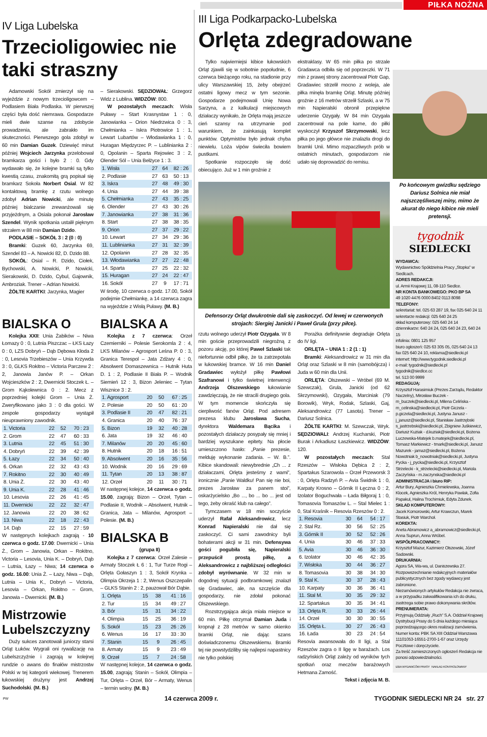PIŁKA NOŻNA
IV Liga Lubelska
Trzecioligowiec nie taki straszny
Adamowski Sokół zmierzył się na wyjeździe z nowym trzecioligowcem – Podlasiem Biała Podlaska. W pierwszej części była dość niemrawa. Gospodarze mieli dwie szanse na zdobycie prowadzenia, ale zabrakło im skuteczności. Pierwszego gola zdobył w 60 min Damian Guzek. Dziewięć minut później Wojciech Jarzynka przelobował bramkarza gości i było 2 : 0. Gdy wydawało się, że kolejne bramki są tylko kwestią czasu, znakomitą grą popisał się bramkarz Sokoła Norbert Osial. W 82 kontaktową bramkę z rzutu wolnego zdobył Adrian Nowicki, ale minutę później bialczanie zrewanżowali się przyjeżdnym, a Osiala pokonał Jarosław Szendel. Wynik spotkania ustalił pięknym strzałem w 88 min Damian Dzido.
PODLASIE – SOKÓŁ 3 : 2 (0 : 0)
Bramki: Guzek 60, Jarzynka 69, Szendel 83 – A. Nowicki 82, D. Dzido 88.
SOKÓŁ: Osial – R. Dzido, Ciołek, Bychowski, A. Nowicki, P. Nowicki, Sierakowski, D. Dzido, Cybul, Gajownik, Ambroziak. Trener – Adrian Nowicki.
ŻÓŁTE KARTKI: Jarzynka, Magier
– Sierakowski. SĘDZIOWAŁ: Grzegorz Widz z Lublina. WIDZÓW: 800.
W pozostałych meczach: Wisła Puławy – Start Krasnystaw 1 : 0, Janowianka – Orion Niedrzwica 0 : 3, Chełmianka – Iskra Piotrowice 1 : 1, Lewart Lubartów – Włodawianka 1 : 0, Huragan Międzyrzec P. – Lublinianka 2 : 0, Opolanin – Sparta Rejowiec 3 : 2, Olender Sól – Unia Bełżyce 1 : 3.
| 1. Wisła | 27 | 64 | 82 : 26 |
| 2. Podlasie | 27 | 63 | 50 : 13 |
| 3. Iskra | 27 | 48 | 49 : 30 |
| 4. Unia | 27 | 44 | 39 : 38 |
| 5. Chełmianka | 27 | 43 | 35 : 25 |
| 6. Olender | 27 | 43 | 30 : 26 |
| 7. Janowianka | 27 | 38 | 31 : 36 |
| 8. Start | 27 | 38 | 38 : 35 |
| 9. Orion | 27 | 37 | 29 : 22 |
| 10. Lewart | 27 | 34 | 29 : 36 |
| 11. Lublinianka | 27 | 31 | 32 : 39 |
| 12. Opolanin | 27 | 28 | 32 : 35 |
| 13. Włodawianka | 27 | 27 | 22 : 48 |
| 14. Sparta | 27 | 25 | 22 : 32 |
| 15. Huragan | 27 | 24 | 22 : 47 |
| 16. Sokół | 27 | 9 | 17 : 71 |
W środę, 10 czerwca o godz. 17.00, Sokół podejmie Chełmiankę, a 14 czerwca zagra na wyjeździe z Wisłą Puławy. (M. B.)
BIALSKA O
Kolejka XXII: Unia Żabików – Niwa Łomazy 0 : 0, Lutnia Piszczac – ŁKS Łazy 0 : 0, LZS Dobryń – Dąb Dębowa Kłoda 2 : 0, Lesovia Trzebieszów – Unia Krzywda 3 : 0, GLKS Rokitno – Victoria Parczew 2 : 2, Janowia Janów P. – Orkan Wojcieszków 2 : 2, Dwernicki Stoczek Ł. – Grom Kąkolewnica 0 : 2. Mecz z poprzedniej kolejki Grom – Unia Ż. Zweryfikowano jako 3 : 0 dla gości. W zespole gospodarzy wystąpił nieuprawniony zawodnik.
| 1. Victoria | 22 | 52 | 70 : 23 |
| 2. Grom | 22 | 47 | 60 : 33 |
| 3. Lutnia | 22 | 45 | 51 : 30 |
| 4. Dobryń | 22 | 39 | 42 : 39 |
| 5. Łazy | 22 | 34 | 50 : 40 |
| 6. Orkan | 22 | 32 | 43 : 43 |
| 7. Rokitno | 22 | 30 | 40 : 49 |
| 8. Unia Ż. | 22 | 30 | 43 : 40 |
| 9. Unia K. | 22 | 28 | 41 : 46 |
| 10. Lesovia | 22 | 26 | 41 : 45 |
| 11. Dwernicki | 22 | 22 | 32 : 47 |
| 12. Janowia | 22 | 20 | 38 : 62 |
| 13. Niwa | 22 | 18 | 22 : 43 |
| 14. Dąb | 22 | 15 | 27 : 59 |
W następnych kolejkach zagrają - 10 czerwca o godz. 17.00: Dwernicki – Unia Ż., Grom – Janowia, Orkan – Rokitno, Victoria – Lesovia, Unia K. – Dobryń, Dąb – Lutnia, Łazy – Niwa; 14 czerwca o godz. 16.00: Unia Ż. – Łazy, Niwa – Dąb, Lutnia – Unia K., Dobryń – Victoria, Lesovia – Orkan, Rokitno – Grom, Janowia – Dwernicki. (M. B.)
Mistrzowie Lubelszczyzny
Duży sukces zanotowali juniorzy starsi Orląt Łuków. Wygrali oni rywalizację na Lubelszczyźnie i zagrają w kolejnej rundzie o awans do finałów mistrzostw Polski w tej kategorii wiekowej. Trenerem łukowskiej drużyny jest Andrzej Suchodolski. (M. B.)
BIALSKA A
Kolejka z 7 czerwca: Orzeł Czemierniki – Polesie Serokomla 2 : 4, LKS Milanów – Agrosport Leśna P. 0 : 3, Granica Terespol – Jata Zdżary 4 : 0, Absolwent Domaszewnica – Hutnik Huta D. 1 : 2, Podlasie II Biała P. – Wodnik Siemień 12 : 3, Bizon Jeleniec – Tytan Wisznice 3 : 2.
| 1. Agrosport | 20 | 50 | 67 : 25 |
| 2. Polesie | 20 | 50 | 61 : 20 |
| 3. Podlasie II | 20 | 47 | 82 : 21 |
| 4. Granica | 20 | 40 | 76 : 37 |
| 5. Bizon | 19 | 32 | 40 : 28 |
| 6. Jata | 19 | 32 | 46 : 40 |
| 7. Milanów | 20 | 20 | 45 : 60 |
| 8. Hutnik | 20 | 18 | 16 : 51 |
| 9. Absolwent | 20 | 16 | 35 : 56 |
| 10. Wodnik | 20 | 16 | 29 : 69 |
| 11. Tytan | 20 | 13 | 38 : 87 |
| 12. Orzeł | 20 | 11 | 30 : 71 |
W następnej kolejce, 14 czerwca o godz. 15.00, zagrają: Bizon – Orzeł, Tytan – Podlasie II, Wodnik – Absolwent, Hutnik – Granica, Jata – Milanów, Agrosport – Polesie. (M. B.)
BIALSKA B
(grupa II)
Kolejka z 7 czerwca: Orzeł Zalesie – Armaty Stoczek Ł 6 : 1, Tur Turze Rogi – Orlęta Gołaszyn 1 : 3, Sokół Krynka – Olimpia Okrzeja 1 : 2, Wenus Oszczepalin – GLKS Stanin 2 : 2, pauzował Bór Dąbie.
| 1. Orlęta | 15 | 38 | 41 : 16 |
| 2. Tur | 15 | 34 | 49 : 27 |
| 3. Bór | 15 | 31 | 34 : 22 |
| 4. Olimpia | 15 | 25 | 36 : 19 |
| 5. Sokół | 15 | 23 | 26 : 26 |
| 6. Wenus | 16 | 17 | 33 : 30 |
| 7. Stanin | 15 | 9 | 26 : 45 |
| 8. Armaty | 15 | 9 | 23 : 49 |
| 9. Orzeł | 15 | 7 | 24 : 58 |
W następnej kolejce, 14 czerwca o godz. 15.00, zagrają: Stanin – Sokół, Olimpia – Tur, Orlęta – Orzeł, Bór – Armaty, Wenus – termin wolny. (M. B.)
III Liga Podkarpacko-Lubelska
Orlęta zdegradowane
Tylko najwierniejsi kibice łukowskich Orląt zjawili się w sobotnie popołudnie, 6 czerwca bieżącego roku, na stadionie przy ulicy Warszawskiej 15, żeby obejrzeć ostatni ligowy mecz w tym sezonie. Gospodarze podejmowali Unię Nowa Sarzyna, a z kalkulacji miejscowych działaczy wynikało, że Orlęta mają jeszcze cień szansy na utrzymanie pod warunkiem, że zainkasują komplet punktów. Optymistów było jednak chyba niewielu. Loża vipów świeciła bowiem pustkami.
Spotkanie rozpoczęło się dość obiecująco. Już w 1 min groźnie z
ekstraklasy. W 65 min piłka po strzale Gradawca odbiła się od poprzeczki. W 71 min z prawej strony zacentrował Piotr Gap, Gradawiec strzelił mocno z woleja, ale piłka minęła bramkę Orląt. Minutę później groźnie z 16 metrów strzelił Szlaski, a w 75 min Napieralski obronił przepiękne uderzenie Ozygały. W 84 min Ozygała zacentrował na pole karne, do piłki wyskoczył Krzyszof Skrzymowski, lecz piłka po jego główce nie znalazła drogi do bramki Unii. Mimo rozpaczliwych prób w ostatnich minutach, gospodarzom nie udało się doprowadzić do remisu.
Defensorzy Orląt dwukrotnie dali się zaskoczyć. Od lewej w czerwonych strojach: Siergiej Janicki i Paweł Grula (przy piłce).
rzutu wolnego uderzył Piotr Ozygała. W 8 min goście przeprowadzili niegroźną z pozoru akcję, po której Paweł Szlaski tak niefortunnie odbił piłkę, że ta zatrzepotała w łukowskiej bramce. W 16 min Daniel Gradawiec wyłożył piłkę Pawłowi Szafranowi i tylko świetnej interwencji Andrzeja Olszewskiego łukowianie zawdzięczają, że nie stracili drugiego gola. W tym momencie skończyła się cierpliwość fanów Orląt. Pod adresem prezesa klubu Jarosława Sucha, dyrektora Waldemara Bącika i pozostałych działaczy posypały się mniej i bardziej wyszukane epitety. Na płocie umieszczono hasło: „Panie prezesie, melduję wykonanie zadania. – W. B.”. Kibice skandowali: niewybrednie „Ch ... z działaczami, Orlęta jesteśmy z wami”, ironicznie „Panie Waldku! Pan się nie boi, prezes Jarosław za panem stoi”, oskarżycielsko „Bo ..., bo ... bo ... jest od tego, żeby okraść klub na całego”.
Tymczasem w 18 min soczyście uderzył Rafał Aleksandrowicz, lecz Konrad Napieralski nie dał się zaskoczyć. Ci sami zawodnicy byli bohaterami akcji w 31 min. Defensywa gości pogubiła się, Napieralski przepuścił prostą piłkę, a Aleksandrowicz z najbliższej odległości zdobył wyrównanie. W 32 min w dogodnej sytuacji podbramkowej znalazł się Gradawiec, ale, na szczęście dla gospodarzy, nie zdołał pokonać Olszewskiego.
Rozstrzygająca akcja miała miejsce w 60 min. Piłkę otrzymał Damian Juda i kropnął z 28 metrów w samo okienko bramki Orląt, nie dając szans doświadczonemu Olszewskiemu. Bramki tej nie powstydziliby się najlepsi napastnicy nie tylko polskiej
Porażka definitywnie degraduje Orlęta do IV ligi.
ORLĘTA – UNIA 1 : 2 (1 : 1)
Bramki: Aleksandrowicz w 31 min dla Orląt oraz Szlaski w 8 min (samobójcza) i Juda w 60 min dla Unii.
ORLĘTA: Olszewski – Wróbel (69 M. Szewczak), Grula, Janicki (od 62 Skrzymowski), Ozygała, Marciniak (79 Borowik), Wryk, Rodak, Szlaski, Gaj, Aleksandrowicz (77 Lasota). Trener – Dariusz Solnica.
ŻÓŁTE KARTKI: M. Szewczak, Wryk. SĘDZIOWALI: Andrzej Kucharski, Piotr Burak i Arkadiusz Łaszkiewicz. WIDZÓW: 120.
W pozostałych meczach: Stal Rzeszów – Wisłoka Dębica 2 : 2, Spartakus Szarowola – Orzeł Przeworsk 3 : 0, Orlęta Radzyń P. – Avia Świdnik 1 : 0, Karpaty Krosno – Górnik II Łęczna 0 : 2, Izolator Boguchwała – Łada Biłgoraj 1 : 0, Tomasovia Tomaszów L. – Stal Mielec 1 : 0, Stal Kraśnik – Resovia Rzeszów 0 : 2.
| 1. Resovia | 30 | 64 | 54 : 17 |
| 2. Stal Rz. | 30 | 56 | 52 : 25 |
| 3. Górnik II | 30 | 52 | 52 : 26 |
| 4. Unia | 30 | 46 | 37 : 33 |
| 5. Avia | 30 | 46 | 36 : 30 |
| 6. Izolator | 30 | 46 | 42 : 35 |
| 7. Wisłoka | 30 | 44 | 36 : 27 |
| 8. Tomasovia | 30 | 38 | 34 : 30 |
| 9. Stal K. | 30 | 37 | 28 : 43 |
| 10. Karpaty | 30 | 36 | 36 : 41 |
| 11. Stal M. | 30 | 35 | 29 : 32 |
| 12. Spartakus | 30 | 35 | 34 : 41 |
| 13. Orlęta R. | 30 | 33 | 26 : 44 |
| 14. Orzeł | 30 | 30 | 30 : 55 |
| 15. Orlęta Ł. | 30 | 27 | 26 : 43 |
| 16. Łada | 30 | 23 | 24 : 54 |
Resovia awansowała do II ligi, a Stal Rzeszów zagra o II ligę w barażach. Los radzyńskich Orląt zależy od wyników tych spotkań oraz meczów barażowych Hetmana Zamość.
Tekst i zdjęcia M. B.
Po końcowym gwizdku sędziego Dariusz Solnica nie miał najszczęśliwszej miny, mimo że akurat do niego kibice nie mieli pretensji.
tygodnik
SIEDLECKI
WYDAWCA:
Wydawnictwo Spółdzielnia Pracy „Stopka” w Siedlcach.
ADRES REDAKCJI:
ul. Armii Krajowej 11, 08-110 Siedlce.
NR KONTA BANKOWEGO: PKO BP SA
49 1020 4476 0000 8402 0113 8098
TELEFONY:
sekretariat: tel. 025 63 287 19, fax 025 640 24 11
sekretarze redakcji: 025 640 24 25
skład komputerowy: 025 640 24 14
dziennikarze: 640 24 24, 025 640 24 23, 640 24 15
infolinia: 0801 125 957
biuro ogłoszeń: 025 63 305 05, 025 640 24 13
fax 025 640 24 10, reklama@siedlecki.pl
internet: http://www.tygodnik.siedlecki.pl
e-mail: tygodnik@siedlecki.pl tygodnik@siedlce.cc
tel. 513 00 9999
REDAGUJĄ:
Krzysztof Harasimiuk (Prezes Zarządu, Redaktor Naczelny), Mirosław Buczek - m_buczek@siedlecki.pl, Milena Celińska - m_celinska@siedlecki.pl, Piotr Giczela - p.giczela@siedlecki.pl, Justyna Janusz - j_janusz@siedlecki.pl, Stanisław Jastrzębski s_jastrzebski@siedlecki.pl, Zbigniew Juśkiewicz, Dariusz Kuziak - d.kuziak@siedlecki.pl, Bożena Luczewska-Matejek b.matejek@siedlecki.pl, Tomasz Markiewicz - tmark@siedlecki.pl, Janusz Mazurek - jamaz@siedlecki.pl, Bożena Nowotniak b_nowotniak@siedlecki.pl, Justyna Pycka - j_pycka@siedlecki.pl, Krzysztof Strzelecki - k_strzelecki@siedlecki.pl, Mariola Zaczyńska - m.zaczynska@siedlecki.pl
ADMINISTRACJA i biuro RiP:
Artur Bury, Agnieszka Chmielewska, Joanna Klocek, Agnieszka Król, Henryka Pawlak, Zofia Papakul, Halina Trochimiuk, Edyta Zdunek.
SKŁAD KOMPUTEROWY:
Jacek Komorowski, Artur Krawczun, Marek Stasiuk, Piotr Warchoł.
KOREKTA:
Aneta Abramowicz a_abramowicz@siedlecki.pl, Anna Suprun, Anna Wróbel.
WSPÓŁPRACOWNICY:
Krzysztof Mazur, Kazimierz Olszewski, Józef Sadowski.
DRUKARNIA:
Agora SA, Wa-wa, ul. Daniszewska 27.
Rozpowszechnianie redakcyjnych materiałów publicystycznych bez zgody wydawcy jest zabronione.
Niezamówionych artykułów Redakcja nie zwraca, a w przypadku zakwalifikowania ich do druku, zastrzega sobie prawo dokonywania skrótów.
PRENUMERATA:
Przyjmują Oddziały „Ruch” S.A. Oddział Krajowej Dystrybucji Prasy do 5 dnia każdego miesiąca poprzedzającego okres realizacji zamówienia.
Numer konta: PBK SA XIII Oddział Warszawa 11101053-16551-2700-1-67 oraz Urzędy Pocztowe i doręczyciele.
Za treść zamieszczonych ogłoszeń Redakcja nie ponosi odpowiedzialności.
IZBA WYDAWCÓW PRASY NAKŁAD KONTROLOWANY
PW 14 czerwca 2009 r. TYGODNIK SIEDLECKI NR 24 str. 27